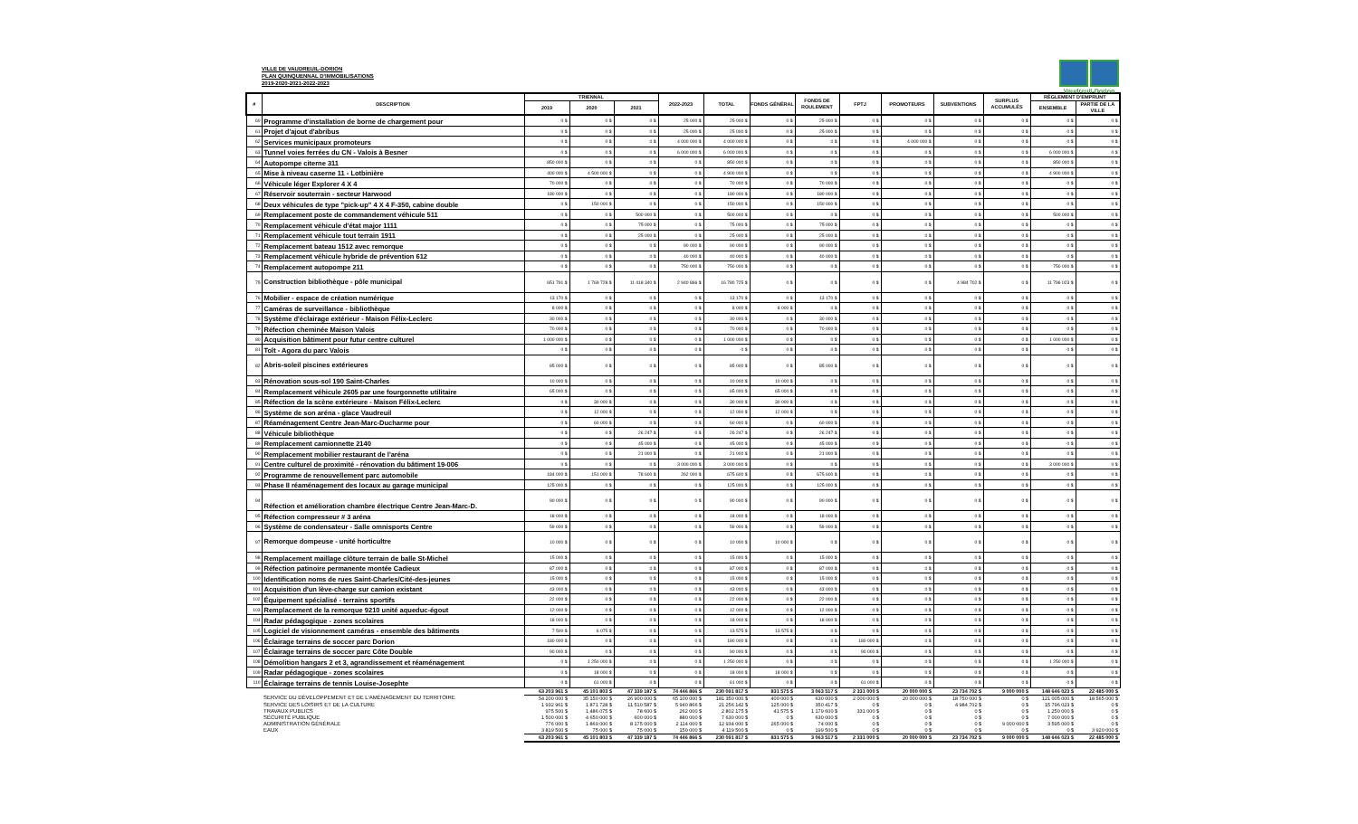VILLE DE VAUDREUIL-DORION
PLAN QUINQUENNAL D'IMMOBILISATIONS
2019-2020-2021-2022-2023
Vaudreuil-Dorion
| # | DESCRIPTION | TRIENNAL | | | 2022-2023 | TOTAL | FONDS GÉNÉRAL | FONDS DE ROULEMENT | FPTJ | PROMOTEURS | SUBVENTIONS | SURPLUS ACCUMULÉS | RÈGLEMENT D'EMPRUNT | |
| --- | --- | --- | --- | --- | --- | --- | --- | --- | --- | --- | --- | --- | --- | --- |
| | | 2019 | 2020 | 2021 | | | | | | | | | ENSEMBLE | PARTIE DE LA VILLE |
| 60 | Programme d'installation de borne de chargement pour | 0 $ | 0 $ | 0 $ | 25 000 $ | 25 000 $ | 0 $ | 25 000 $ | 0 $ | 0 $ | 0 $ | 0 $ | 0 $ | 0 $ |
| 61 | Projet d'ajout d'abribus | 0 $ | 0 $ | 0 $ | 25 000 $ | 25 000 $ | 0 $ | 25 000 $ | 0 $ | 0 $ | 0 $ | 0 $ | 0 $ | 0 $ |
| 62 | Services municipaux promoteurs | 0 $ | 0 $ | 0 $ | 4 000 000 $ | 4 000 000 $ | 0 $ | 0 $ | 0 $ | 4 000 000 $ | 0 $ | 0 $ | 0 $ | 0 $ |
| 63 | Tunnel voies ferrées du CN - Valois à Besner | 0 $ | 0 $ | 0 $ | 6 000 000 $ | 6 000 000 $ | 0 $ | 0 $ | 0 $ | 0 $ | 0 $ | 0 $ | 6 000 000 $ | 0 $ |
| 64 | Autopompe citerne 311 | 850 000 $ | 0 $ | 0 $ | 0 $ | 850 000 $ | 0 $ | 0 $ | 0 $ | 0 $ | 0 $ | 0 $ | 850 000 $ | 0 $ |
| 65 | Mise à niveau caserne 11 - Lotbinière | 400 000 $ | 4 500 000 $ | 0 $ | 0 $ | 4 900 000 $ | 0 $ | 0 $ | 0 $ | 0 $ | 0 $ | 0 $ | 4 900 000 $ | 0 $ |
| 66 | Véhicule léger Explorer 4 X 4 | 70 000 $ | 0 $ | 0 $ | 0 $ | 70 000 $ | 0 $ | 70 000 $ | 0 $ | 0 $ | 0 $ | 0 $ | 0 $ | 0 $ |
| 67 | Réservoir souterrain - secteur Harwood | 180 000 $ | 0 $ | 0 $ | 0 $ | 180 000 $ | 0 $ | 180 000 $ | 0 $ | 0 $ | 0 $ | 0 $ | 0 $ | 0 $ |
| 68 | Deux véhicules de type "pick-up" 4 X 4 F-350, cabine double | 0 $ | 150 000 $ | 0 $ | 0 $ | 150 000 $ | 0 $ | 150 000 $ | 0 $ | 0 $ | 0 $ | 0 $ | 0 $ | 0 $ |
| 69 | Remplacement poste de commandement véhicule 511 | 0 $ | 0 $ | 500 000 $ | 0 $ | 500 000 $ | 0 $ | 0 $ | 0 $ | 0 $ | 0 $ | 0 $ | 500 000 $ | 0 $ |
| 70 | Remplacement véhicule d'état major 1111 | 0 $ | 0 $ | 75 000 $ | 0 $ | 75 000 $ | 0 $ | 75 000 $ | 0 $ | 0 $ | 0 $ | 0 $ | 0 $ | 0 $ |
| 71 | Remplacement véhicule tout terrain 1911 | 0 $ | 0 $ | 25 000 $ | 0 $ | 25 000 $ | 0 $ | 25 000 $ | 0 $ | 0 $ | 0 $ | 0 $ | 0 $ | 0 $ |
| 72 | Remplacement bateau 1512 avec remorque | 0 $ | 0 $ | 0 $ | 90 000 $ | 90 000 $ | 0 $ | 90 000 $ | 0 $ | 0 $ | 0 $ | 0 $ | 0 $ | 0 $ |
| 73 | Remplacement véhicule hybride de prévention 612 | 0 $ | 0 $ | 0 $ | 40 000 $ | 40 000 $ | 0 $ | 40 000 $ | 0 $ | 0 $ | 0 $ | 0 $ | 0 $ | 0 $ |
| 74 | Remplacement autopompe 211 | 0 $ | 0 $ | 0 $ | 750 000 $ | 750 000 $ | 0 $ | 0 $ | 0 $ | 0 $ | 0 $ | 0 $ | 750 000 $ | 0 $ |
| 75 | Construction bibliothèque - pôle municipal | 651 791 $ | 1 769 728 $ | 11 418 340 $ | 2 940 866 $ | 16 780 725 $ | 0 $ | 0 $ | 0 $ | 0 $ | 4 984 702 $ | 0 $ | 11 796 023 $ | 0 $ |
| 76 | Mobilier - espace de création numérique | 13 170 $ | 0 $ | 0 $ | 0 $ | 13 170 $ | 0 $ | 13 170 $ | 0 $ | 0 $ | 0 $ | 0 $ | 0 $ | 0 $ |
| 77 | Caméras de surveillance - bibliothèque | 8 000 $ | 0 $ | 0 $ | 0 $ | 8 000 $ | 8 000 $ | 0 $ | 0 $ | 0 $ | 0 $ | 0 $ | 0 $ | 0 $ |
| 78 | Système d'éclairage extérieur - Maison Félix-Leclerc | 30 000 $ | 0 $ | 0 $ | 0 $ | 30 000 $ | 0 $ | 30 000 $ | 0 $ | 0 $ | 0 $ | 0 $ | 0 $ | 0 $ |
| 79 | Réfection cheminée Maison Valois | 70 000 $ | 0 $ | 0 $ | 0 $ | 70 000 $ | 0 $ | 70 000 $ | 0 $ | 0 $ | 0 $ | 0 $ | 0 $ | 0 $ |
| 80 | Acquisition bâtiment pour futur centre culturel | 1 000 000 $ | 0 $ | 0 $ | 0 $ | 1 000 000 $ | 0 $ | 0 $ | 0 $ | 0 $ | 0 $ | 0 $ | 1 000 000 $ | 0 $ |
| 81 | Toît - Agora du parc Valois | 0 $ | 0 $ | 0 $ | 0 $ | 0 $ | 0 $ | 0 $ | 0 $ | 0 $ | 0 $ | 0 $ | 0 $ | 0 $ |
| 82 | Abris-soleil piscines extérieures | 85 000 $ | 0 $ | 0 $ | 0 $ | 85 000 $ | 0 $ | 85 000 $ | 0 $ | 0 $ | 0 $ | 0 $ | 0 $ | 0 $ |
| 83 | Rénovation sous-sol 190 Saint-Charles | 10 000 $ | 0 $ | 0 $ | 0 $ | 10 000 $ | 10 000 $ | 0 $ | 0 $ | 0 $ | 0 $ | 0 $ | 0 $ | 0 $ |
| 84 | Remplacement véhicule 2605 par une fourgonnette utilitaire | 65 000 $ | 0 $ | 0 $ | 0 $ | 65 000 $ | 65 000 $ | 0 $ | 0 $ | 0 $ | 0 $ | 0 $ | 0 $ | 0 $ |
| 85 | Réfection de la scène extérieure - Maison Félix-Leclerc | 0 $ | 30 000 $ | 0 $ | 0 $ | 30 000 $ | 30 000 $ | 0 $ | 0 $ | 0 $ | 0 $ | 0 $ | 0 $ | 0 $ |
| 86 | Système de son aréna - glace Vaudreuil | 0 $ | 12 000 $ | 0 $ | 0 $ | 12 000 $ | 12 000 $ | 0 $ | 0 $ | 0 $ | 0 $ | 0 $ | 0 $ | 0 $ |
| 87 | Réaménagement Centre Jean-Marc-Ducharme pour | 0 $ | 60 000 $ | 0 $ | 0 $ | 60 000 $ | 0 $ | 60 000 $ | 0 $ | 0 $ | 0 $ | 0 $ | 0 $ | 0 $ |
| 88 | Véhicule bibliothèque | 0 $ | 0 $ | 26 247 $ | 0 $ | 26 247 $ | 0 $ | 26 247 $ | 0 $ | 0 $ | 0 $ | 0 $ | 0 $ | 0 $ |
| 89 | Remplacement camionnette 2140 | 0 $ | 0 $ | 45 000 $ | 0 $ | 45 000 $ | 0 $ | 45 000 $ | 0 $ | 0 $ | 0 $ | 0 $ | 0 $ | 0 $ |
| 90 | Remplacement mobilier restaurant de l'aréna | 0 $ | 0 $ | 21 000 $ | 0 $ | 21 000 $ | 0 $ | 21 000 $ | 0 $ | 0 $ | 0 $ | 0 $ | 0 $ | 0 $ |
| 91 | Centre culturel de proximité - rénovation du bâtiment 19-006 | 0 $ | 0 $ | 0 $ | 3 000 000 $ | 3 000 000 $ | 0 $ | 0 $ | 0 $ | 0 $ | 0 $ | 0 $ | 3 000 000 $ | 0 $ |
| 92 | Programme de renouvellement parc automobile | 184 000 $ | 151 000 $ | 78 600 $ | 262 000 $ | 675 600 $ | 0 $ | 675 600 $ | 0 $ | 0 $ | 0 $ | 0 $ | 0 $ | 0 $ |
| 93 | Phase II réaménagement des locaux au garage municipal | 125 000 $ | 0 $ | 0 $ | 0 $ | 125 000 $ | 0 $ | 125 000 $ | 0 $ | 0 $ | 0 $ | 0 $ | 0 $ | 0 $ |
| 94 | Réfection et amélioration chambre électrique Centre Jean-Marc-D. | 90 000 $ | 0 $ | 0 $ | 0 $ | 90 000 $ | 0 $ | 90 000 $ | 0 $ | 0 $ | 0 $ | 0 $ | 0 $ | 0 $ |
| 95 | Réfection compresseur # 3 aréna | 18 000 $ | 0 $ | 0 $ | 0 $ | 18 000 $ | 0 $ | 18 000 $ | 0 $ | 0 $ | 0 $ | 0 $ | 0 $ | 0 $ |
| 96 | Système de condensateur - Salle omnisports Centre | 59 000 $ | 0 $ | 0 $ | 0 $ | 59 000 $ | 0 $ | 59 000 $ | 0 $ | 0 $ | 0 $ | 0 $ | 0 $ | 0 $ |
| 97 | Remorque dompeuse - unité horticultre | 10 000 $ | 0 $ | 0 $ | 0 $ | 10 000 $ | 10 000 $ | 0 $ | 0 $ | 0 $ | 0 $ | 0 $ | 0 $ | 0 $ |
| 98 | Remplacement maillage clôture terrain de balle St-Michel | 15 000 $ | 0 $ | 0 $ | 0 $ | 15 000 $ | 0 $ | 15 000 $ | 0 $ | 0 $ | 0 $ | 0 $ | 0 $ | 0 $ |
| 99 | Réfection patinoire permanente montée Cadieux | 87 000 $ | 0 $ | 0 $ | 0 $ | 87 000 $ | 0 $ | 87 000 $ | 0 $ | 0 $ | 0 $ | 0 $ | 0 $ | 0 $ |
| 100 | Identification noms de rues Saint-Charles/Cité-des-jeunes | 15 000 $ | 0 $ | 0 $ | 0 $ | 15 000 $ | 0 $ | 15 000 $ | 0 $ | 0 $ | 0 $ | 0 $ | 0 $ | 0 $ |
| 101 | Acquisition d'un lève-charge sur camion existant | 43 000 $ | 0 $ | 0 $ | 0 $ | 43 000 $ | 0 $ | 43 000 $ | 0 $ | 0 $ | 0 $ | 0 $ | 0 $ | 0 $ |
| 102 | Équipement spécialisé - terrains sportifs | 22 000 $ | 0 $ | 0 $ | 0 $ | 22 000 $ | 0 $ | 22 000 $ | 0 $ | 0 $ | 0 $ | 0 $ | 0 $ | 0 $ |
| 103 | Remplacement de la remorque 9210 unité aqueduc-égout | 12 000 $ | 0 $ | 0 $ | 0 $ | 12 000 $ | 0 $ | 12 000 $ | 0 $ | 0 $ | 0 $ | 0 $ | 0 $ | 0 $ |
| 104 | Radar pédagogique - zones scolaires | 18 000 $ | 0 $ | 0 $ | 0 $ | 18 000 $ | 0 $ | 18 000 $ | 0 $ | 0 $ | 0 $ | 0 $ | 0 $ | 0 $ |
| 105 | Logiciel de visionnement caméras - ensemble des bâtiments | 7 500 $ | 6 075 $ | 0 $ | 0 $ | 13 575 $ | 13 575 $ | 0 $ | 0 $ | 0 $ | 0 $ | 0 $ | 0 $ | 0 $ |
| 106 | Éclairage terrains de soccer parc Dorion | 180 000 $ | 0 $ | 0 $ | 0 $ | 180 000 $ | 0 $ | 0 $ | 180 000 $ | 0 $ | 0 $ | 0 $ | 0 $ | 0 $ |
| 107 | Éclairage terrains de soccer parc Côte Double | 90 000 $ | 0 $ | 0 $ | 0 $ | 90 000 $ | 0 $ | 0 $ | 90 000 $ | 0 $ | 0 $ | 0 $ | 0 $ | 0 $ |
| 108 | Démolition hangars 2 et 3, agrandissement et réaménagement | 0 $ | 1 250 000 $ | 0 $ | 0 $ | 1 250 000 $ | 0 $ | 0 $ | 0 $ | 0 $ | 0 $ | 0 $ | 1 250 000 $ | 0 $ |
| 109 | Radar pédagogique - zones scolaires | 0 $ | 18 000 $ | 0 $ | 0 $ | 18 000 $ | 18 000 $ | 0 $ | 0 $ | 0 $ | 0 $ | 0 $ | 0 $ | 0 $ |
| 110 | Éclairage terrains de tennis Louise-Josephte | 0 $ | 61 000 $ | 0 $ | 0 $ | 61 000 $ | 0 $ | 0 $ | 61 000 $ | 0 $ | 0 $ | 0 $ | 0 $ | 0 $ |
| | | 63 203 961 $ | 45 101 803 $ | 47 339 187 $ | 74 446 866 $ | 230 091 817 $ | 831 575 $ | 3 063 517 $ | 2 331 000 $ | 20 000 000 $ | 23 734 702 $ | 9 000 000 $ | 148 646 023 $ | 22 485 000 $ |
| | SERVICE DU DÉVELOPPEMENT ET DE L'AMÉNAGEMENT DU TERRITOIRE | 54 200 000 $ | 35 150 000 $ | 26 900 000 $ | 65 100 000 $ | 181 350 000 $ | 400 000 $ | 630 000 $ | 2 000 000 $ | 20 000 000 $ | 18 750 000 $ | 0 $ | 121 005 000 $ | 18 565 000 $ |
| | SERVICE DES LOISIRS ET DE LA CULTURE | 1 932 961 $ | 1 871 728 $ | 11 510 587 $ | 5 940 866 $ | 21 256 142 $ | 125 000 $ | 350 417 $ | 0 $ | 0 $ | 4 984 702 $ | 0 $ | 15 796 023 $ | 0 $ |
| | TRAVAUX PUBLICS | 975 500 $ | 1 486 075 $ | 78 600 $ | 262 000 $ | 2 802 175 $ | 41 575 $ | 1 179 600 $ | 331 000 $ | 0 $ | 0 $ | 0 $ | 1 250 000 $ | 0 $ |
| | SÉCURITÉ PUBLIQUE | 1 500 000 $ | 4 650 000 $ | 600 000 $ | 880 000 $ | 7 630 000 $ | 0 $ | 630 000 $ | 0 $ | 0 $ | 0 $ | 0 $ | 7 000 000 $ | 0 $ |
| | ADMINISTRATION GÉNÉRALE | 776 000 $ | 1 869 000 $ | 8 175 000 $ | 2 114 000 $ | 12 934 000 $ | 265 000 $ | 74 000 $ | 0 $ | 0 $ | 0 $ | 9 000 000 $ | 3 595 000 $ | 0 $ |
| | EAUX | 3 819 500 $ | 75 000 $ | 75 000 $ | 150 000 $ | 4 119 500 $ | 0 $ | 199 500 $ | 0 $ | 0 $ | 0 $ | 0 $ | 0 $ | 3 920 000 $ |
| | | 63 203 961 $ | 45 101 803 $ | 47 339 187 $ | 74 446 866 $ | 230 091 817 $ | 831 575 $ | 3 063 517 $ | 2 331 000 $ | 20 000 000 $ | 23 734 702 $ | 9 000 000 $ | 148 646 023 $ | 22 485 000 $ |